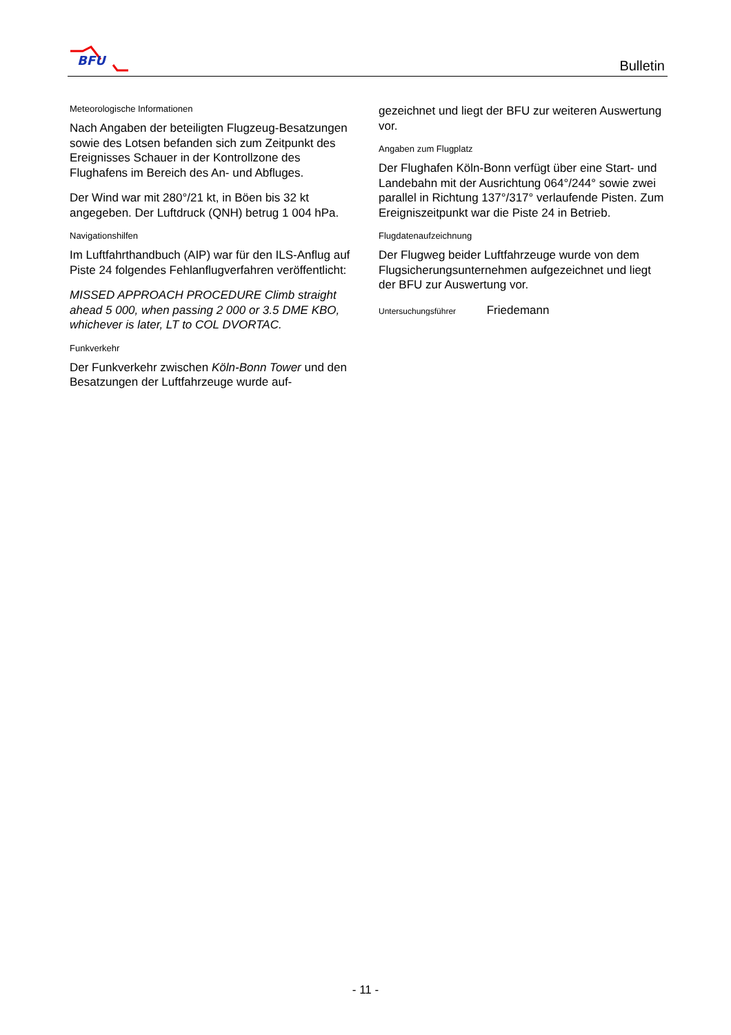BFU
Bulletin
Meteorologische Informationen
Nach Angaben der beteiligten Flugzeug-Besatzungen sowie des Lotsen befanden sich zum Zeitpunkt des Ereignisses Schauer in der Kontrollzone des Flughafens im Bereich des An- und Abfluges.
Der Wind war mit 280°/21 kt, in Böen bis 32 kt angegeben. Der Luftdruck (QNH) betrug 1 004 hPa.
Navigationshilfen
Im Luftfahrthandbuch (AIP) war für den ILS-Anflug auf Piste 24 folgendes Fehlanflugverfahren veröffentlicht:
MISSED APPROACH PROCEDURE Climb straight ahead 5 000, when passing 2 000 or 3.5 DME KBO, whichever is later, LT to COL DVORTAC.
Funkverkehr
Der Funkverkehr zwischen Köln-Bonn Tower und den Besatzungen der Luftfahrzeuge wurde auf-
gezeichnet und liegt der BFU zur weiteren Auswertung vor.
Angaben zum Flugplatz
Der Flughafen Köln-Bonn verfügt über eine Start- und Landebahn mit der Ausrichtung 064°/244° sowie zwei parallel in Richtung 137°/317° verlaufende Pisten. Zum Ereigniszeitpunkt war die Piste 24 in Betrieb.
Flugdatenaufzeichnung
Der Flugweg beider Luftfahrzeuge wurde von dem Flugsicherungsunternehmen aufgezeichnet und liegt der BFU zur Auswertung vor.
Untersuchungsführer Friedemann
- 11 -